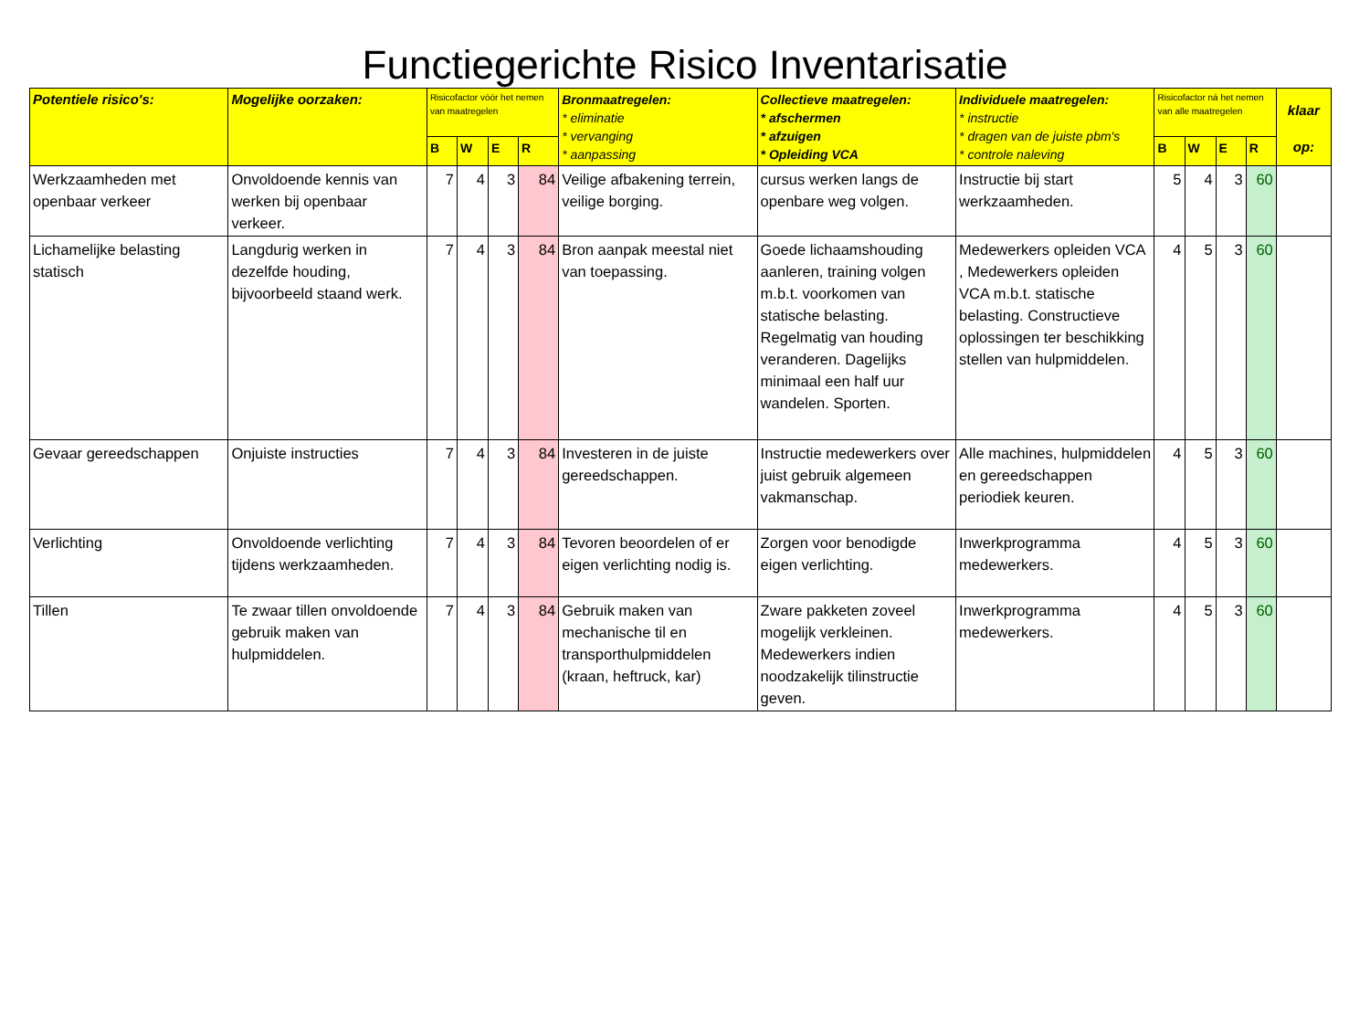Functiegerichte Risico Inventarisatie
| Potentiele risico's: | Mogelijke oorzaken: | Risicofactor vóór het nemen van maatregelen | | | | Bronmaatregelen: * eliminatie * vervanging * aanpassing | Collectieve maatregelen: * afschermen * afzuigen * Opleiding VCA | Individuele maatregelen: * instructie * dragen van de juiste pbm's * controle naleving | Risicofactor ná het nemen van alle maatregelen | | | | klaar op: |
| --- | --- | --- | --- | --- | --- | --- | --- | --- | --- | --- | --- | --- | --- |
| | | B | W | E | R | | | | B | W | E | R | |
| Werkzaamheden met openbaar verkeer | Onvoldoende kennis van werken bij openbaar verkeer. | 7 | 4 | 3 | 84 | Veilige afbakening terrein, veilige borging. | cursus werken langs de openbare weg volgen. | Instructie bij start werkzaamheden. | 5 | 4 | 3 | 60 | |
| Lichamelijke belasting statisch | Langdurig werken in dezelfde houding, bijvoorbeeld staand werk. | 7 | 4 | 3 | 84 | Bron aanpak meestal niet van toepassing. | Goede lichaamshouding aanleren, training volgen m.b.t. voorkomen van statische belasting. Regelmatig van houding veranderen. Dagelijks minimaal een half uur wandelen. Sporten. | Medewerkers opleiden VCA , Medewerkers opleiden VCA m.b.t. statische belasting. Constructieve oplossingen ter beschikking stellen van hulpmiddelen. | 4 | 5 | 3 | 60 | |
| Gevaar gereedschappen | Onjuiste instructies | 7 | 4 | 3 | 84 | Investeren in de juiste gereedschappen. | Instructie medewerkers over juist gebruik algemeen vakmanschap. | Alle machines, hulpmiddelen en gereedschappen periodiek keuren. | 4 | 5 | 3 | 60 | |
| Verlichting | Onvoldoende verlichting tijdens werkzaamheden. | 7 | 4 | 3 | 84 | Tevoren beoordelen of er eigen verlichting nodig is. | Zorgen voor benodigde eigen verlichting. | Inwerkprogramma medewerkers. | 4 | 5 | 3 | 60 | |
| Tillen | Te zwaar tillen onvoldoende gebruik maken van hulpmiddelen. | 7 | 4 | 3 | 84 | Gebruik maken van mechanische til en transporthulpmiddelen (kraan, heftruck, kar) | Zware pakketen zoveel mogelijk verkleinen. Medewerkers indien noodzakelijk tilinstructie geven. | Inwerkprogramma medewerkers. | 4 | 5 | 3 | 60 | |